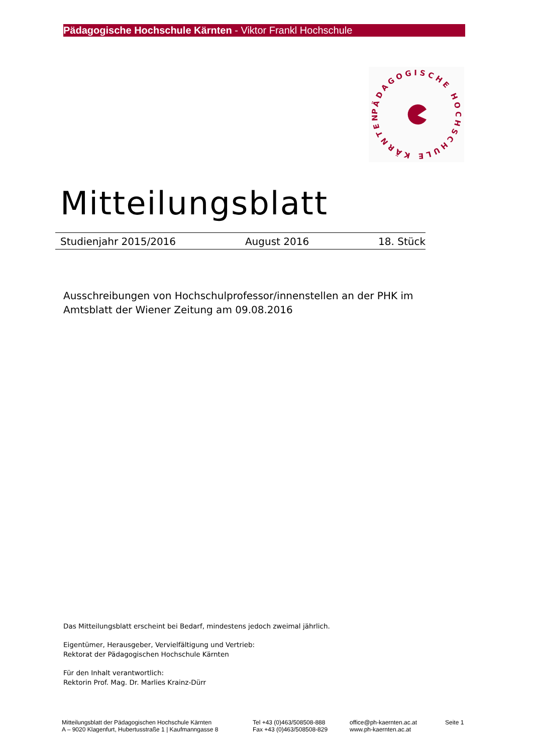Pädagogische Hochschule Kärnten - Viktor Frankl Hochschule
PÄDAGOGISCHE HOCHSCHULE KÄRNTEN
Mitteilungsblatt
Studienjahr 2015/2016 August 2016 18. Stück
Ausschreibungen von Hochschulprofessor/innenstellen an der PHK im Amtsblatt der Wiener Zeitung am 09.08.2016
Das Mitteilungsblatt erscheint bei Bedarf, mindestens jedoch zweimal jährlich.
Eigentümer, Herausgeber, Vervielfältigung und Vertrieb:
Rektorat der Pädagogischen Hochschule Kärnten
Für den Inhalt verantwortlich:
Rektorin Prof. Mag. Dr. Marlies Krainz-Dürr
Mitteilungsblatt der Pädagogischen Hochschule Kärnten
A – 9020 Klagenfurt, Hubertusstraße 1 | Kaufmanngasse 8
Tel +43 (0)463/508508-888
Fax +43 (0)463/508508-829
office@ph-kaernten.ac.at
www.ph-kaernten.ac.at
Seite 1